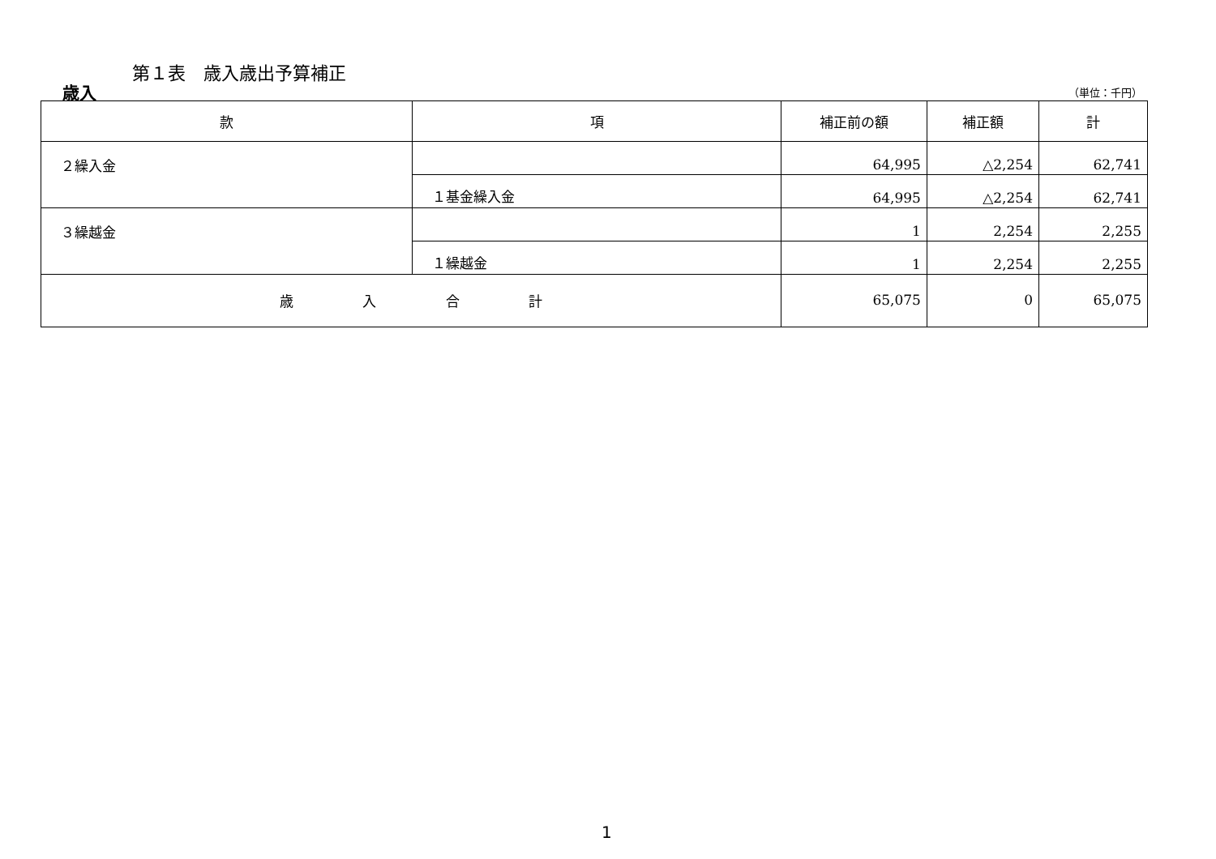第１表　歳入歳出予算補正
歳入 （単位：千円）
| 款 | 項 | 補正前の額 | 補正額 | 計 |
| --- | --- | --- | --- | --- |
| ２繰入金 | | 64,995 | △2,254 | 62,741 |
| | １基金繰入金 | 64,995 | △2,254 | 62,741 |
| ３繰越金 | | 1 | 2,254 | 2,255 |
| | １繰越金 | 1 | 2,254 | 2,255 |
| 歳 入 合 計 | | 65,075 | 0 | 65,075 |
1